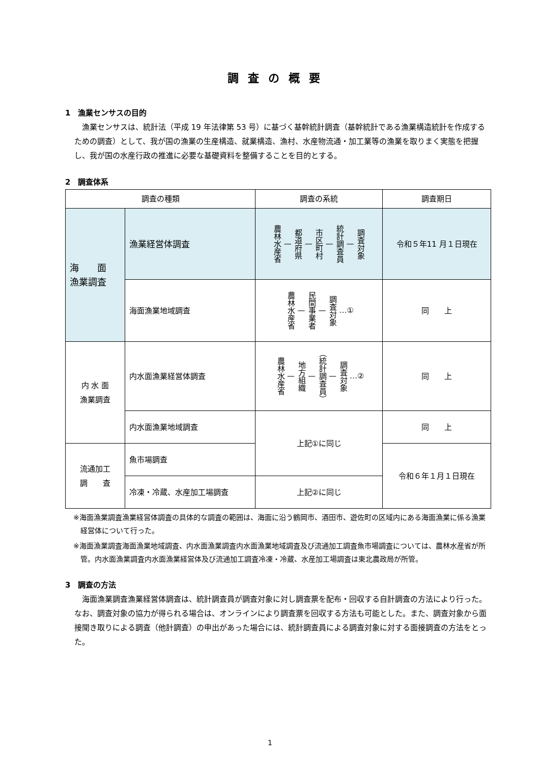調査の概要
1　漁業センサスの目的
漁業センサスは、統計法（平成 19 年法律第 53 号）に基づく基幹統計調査（基幹統計である漁業構造統計を作成するための調査）として、我が国の漁業の生産構造、就業構造、漁村、水産物流通・加工業等の漁業を取りまく実態を把握し、我が国の水産行政の推進に必要な基礎資料を整備することを目的とする。
2　調査体系
| 調査の種類 | | 調査の系統 | 調査期日 |
| --- | --- | --- | --- |
| 海 面 漁業調査 | 漁業経営体調査 | 農林水産省 — 都道府県 — 市区町村 — 統計調査員 — 調査対象 | 令和５年11 月１日現在 |
| | 海面漁業地域調査 | 農林水産省 — 民間事業者 — 調査対象 …① | 同 上 |
| 内 水 面 漁業調査 | 内水面漁業経営体調査 | 農林水産省 — 地方組織 — （統計調査員） — 調査対象 …② | 同 上 |
| | 内水面漁業地域調査 | 上記①に同じ | 同 上 |
| 流通加工 調 査 | 魚市場調査 | | 令和６年１月１日現在 |
| | 冷凍・冷蔵、水産加工場調査 | 上記②に同じ | |
※海面漁業調査漁業経営体調査の具体的な調査の範囲は、海面に沿う鶴岡市、酒田市、遊佐町の区域内にある海面漁業に係る漁業経営体について行った。
※海面漁業調査海面漁業地域調査、内水面漁業調査内水面漁業地域調査及び流通加工調査魚市場調査については、農林水産省が所管。内水面漁業調査内水面漁業経営体及び流通加工調査冷凍・冷蔵、水産加工場調査は東北農政局が所管。
3　調査の方法
海面漁業調査漁業経営体調査は、統計調査員が調査対象に対し調査票を配布・回収する自計調査の方法により行った。なお、調査対象の協力が得られる場合は、オンラインにより調査票を回収する方法も可能とした。また、調査対象から面接聞き取りによる調査（他計調査）の申出があった場合には、統計調査員による調査対象に対する面接調査の方法をとった。
1